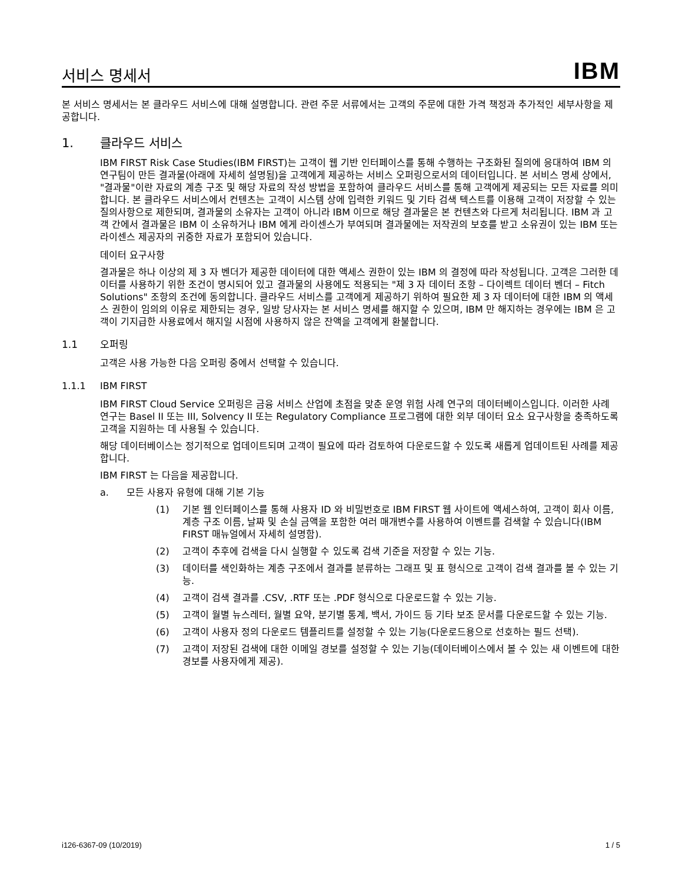서비스 명세서
IBM
본 서비스 명세서는 본 클라우드 서비스에 대해 설명합니다. 관련 주문 서류에서는 고객의 주문에 대한 가격 책정과 추가적인 세부사항을 제공합니다.
1. 클라우드 서비스
IBM FIRST Risk Case Studies(IBM FIRST)는 고객이 웹 기반 인터페이스를 통해 수행하는 구조화된 질의에 응대하여 IBM 의 연구팀이 만든 결과물(아래에 자세히 설명됨)을 고객에게 제공하는 서비스 오퍼링으로서의 데이터입니다. 본 서비스 명세 상에서, "결과물"이란 자료의 계층 구조 및 해당 자료의 작성 방법을 포함하여 클라우드 서비스를 통해 고객에게 제공되는 모든 자료를 의미합니다. 본 클라우드 서비스에서 컨텐츠는 고객이 시스템 상에 입력한 키워드 및 기타 검색 텍스트를 이용해 고객이 저장할 수 있는 질의사항으로 제한되며, 결과물의 소유자는 고객이 아니라 IBM 이므로 해당 결과물은 본 컨텐츠와 다르게 처리됩니다. IBM 과 고객 간에서 결과물은 IBM 이 소유하거나 IBM 에게 라이센스가 부여되며 결과물에는 저작권의 보호를 받고 소유권이 있는 IBM 또는 라이센스 제공자의 귀중한 자료가 포함되어 있습니다.
데이터 요구사항
결과물은 하나 이상의 제 3 자 벤더가 제공한 데이터에 대한 액세스 권한이 있는 IBM 의 결정에 따라 작성됩니다. 고객은 그러한 데이터를 사용하기 위한 조건이 명시되어 있고 결과물의 사용에도 적용되는 "제 3 자 데이터 조항 – 다이렉트 데이터 벤더 – Fitch Solutions" 조항의 조건에 동의합니다. 클라우드 서비스를 고객에게 제공하기 위하여 필요한 제 3 자 데이터에 대한 IBM 의 액세스 권한이 임의의 이유로 제한되는 경우, 일방 당사자는 본 서비스 명세를 해지할 수 있으며, IBM 만 해지하는 경우에는 IBM 은 고객이 기지급한 사용료에서 해지일 시점에 사용하지 않은 잔액을 고객에게 환불합니다.
1.1 오퍼링
고객은 사용 가능한 다음 오퍼링 중에서 선택할 수 있습니다.
1.1.1 IBM FIRST
IBM FIRST Cloud Service 오퍼링은 금융 서비스 산업에 초점을 맞춘 운영 위험 사례 연구의 데이터베이스입니다. 이러한 사례 연구는 Basel II 또는 III, Solvency II 또는 Regulatory Compliance 프로그램에 대한 외부 데이터 요소 요구사항을 충족하도록 고객을 지원하는 데 사용될 수 있습니다.
해당 데이터베이스는 정기적으로 업데이트되며 고객이 필요에 따라 검토하여 다운로드할 수 있도록 새롭게 업데이트된 사례를 제공합니다.
IBM FIRST 는 다음을 제공합니다.
a. 모든 사용자 유형에 대해 기본 기능
(1) 기본 웹 인터페이스를 통해 사용자 ID 와 비밀번호로 IBM FIRST 웹 사이트에 액세스하여, 고객이 회사 이름, 계층 구조 이름, 날짜 및 손실 금액을 포함한 여러 매개변수를 사용하여 이벤트를 검색할 수 있습니다(IBM FIRST 매뉴얼에서 자세히 설명함).
(2) 고객이 추후에 검색을 다시 실행할 수 있도록 검색 기준을 저장할 수 있는 기능.
(3) 데이터를 색인화하는 계층 구조에서 결과를 분류하는 그래프 및 표 형식으로 고객이 검색 결과를 볼 수 있는 기능.
(4) 고객이 검색 결과를 .CSV, .RTF 또는 .PDF 형식으로 다운로드할 수 있는 기능.
(5) 고객이 월별 뉴스레터, 월별 요약, 분기별 통계, 백서, 가이드 등 기타 보조 문서를 다운로드할 수 있는 기능.
(6) 고객이 사용자 정의 다운로드 템플리트를 설정할 수 있는 기능(다운로드용으로 선호하는 필드 선택).
(7) 고객이 저장된 검색에 대한 이메일 경보를 설정할 수 있는 기능(데이터베이스에서 볼 수 있는 새 이벤트에 대한 경보를 사용자에게 제공).
i126-6367-09 (10/2019) 1 / 5